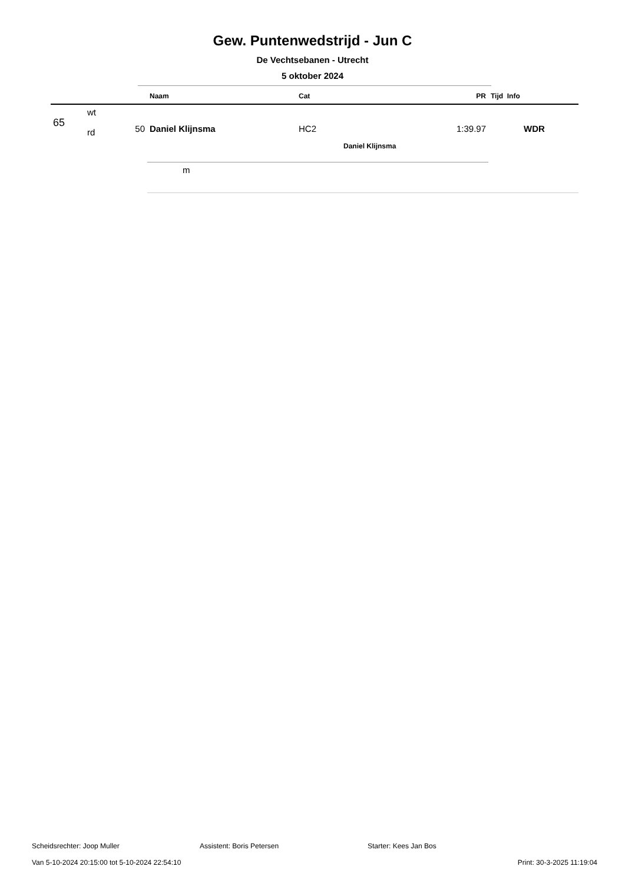Gew. Puntenwedstrijd - Jun C
De Vechtsebanen - Utrecht
5 oktober 2024
| | | | Naam | Cat | PR | Tijd Info |
| --- | --- | --- | --- | --- | --- | --- |
| 65 | wt rd | 50 | Daniel Klijnsma | HC2 | 1:39.97 | WDR |
| | | | | Daniel Klijnsma | | |
| | | | m | | | |
Scheidsrechter: Joop Muller Assistent: Boris Petersen Starter: Kees Jan Bos
Van 5-10-2024 20:15:00 tot 5-10-2024 22:54:10 Print: 30-3-2025 11:19:04